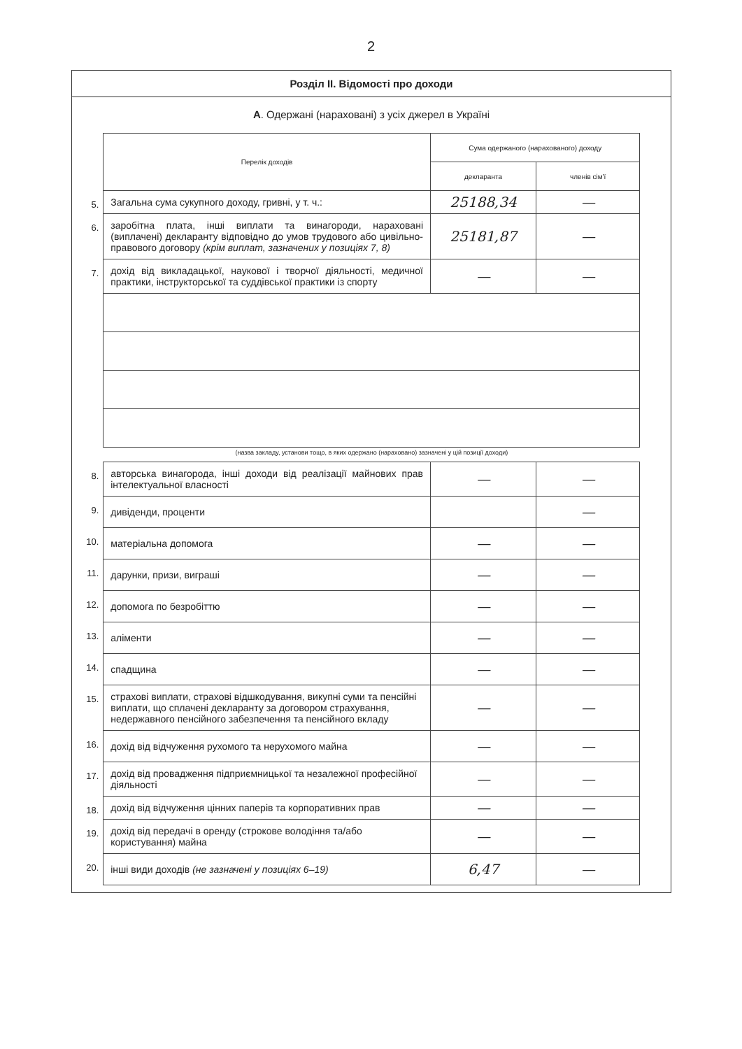2
Розділ II. Відомості про доходи
А. Одержані (нараховані) з усіх джерел в Україні
| | Перелік доходів | Сума одержаного (нарахованого) доходу | | |
| | | декларанта | членів сім'ї | |
| 5. | Загальна сума сукупного доходу, гривні, у т. ч.: | 25188,34 | — | |
| 6. | заробітна плата, інші виплати та винагороди, нараховані (виплачені) декларанту відповідно до умов трудового або цивільно-правового договору (крім виплат, зазначених у позиціях 7, 8) | 25181,87 | — | |
| 7. | дохід від викладацької, наукової і творчої діяльності, медичної практики, інструкторської та суддівської практики із спорту | — | — | |
| | (назва закладу, установи тощо, в яких одержано (нараховано) зазначені у цій позиції доходи) | | | |
| 8. | авторська винагорода, інші доходи від реалізації майнових прав інтелектуальної власності | — | — | |
| 9. | дивіденди, проценти | | — | |
| 10. | матеріальна допомога | — | — | |
| 11. | дарунки, призи, виграші | — | — | |
| 12. | допомога по безробіттю | — | — | |
| 13. | аліменти | — | — | |
| 14. | спадщина | — | — | |
| 15. | страхові виплати, страхові відшкодування, викупні суми та пенсійні виплати, що сплачені декларанту за договором страхування, недержавного пенсійного забезпечення та пенсійного вкладу | — | — | |
| 16. | дохід від відчуження рухомого та нерухомого майна | — | — | |
| 17. | дохід від провадження підприємницької та незалежної професійної діяльності | — | — | |
| 18. | дохід від відчуження цінних паперів та корпоративних прав | — | — | |
| 19. | дохід від передачі в оренду (строкове володіння та/або користування) майна | — | — | |
| 20. | інші види доходів (не зазначені у позиціях 6–19) | 6,47 | — | |